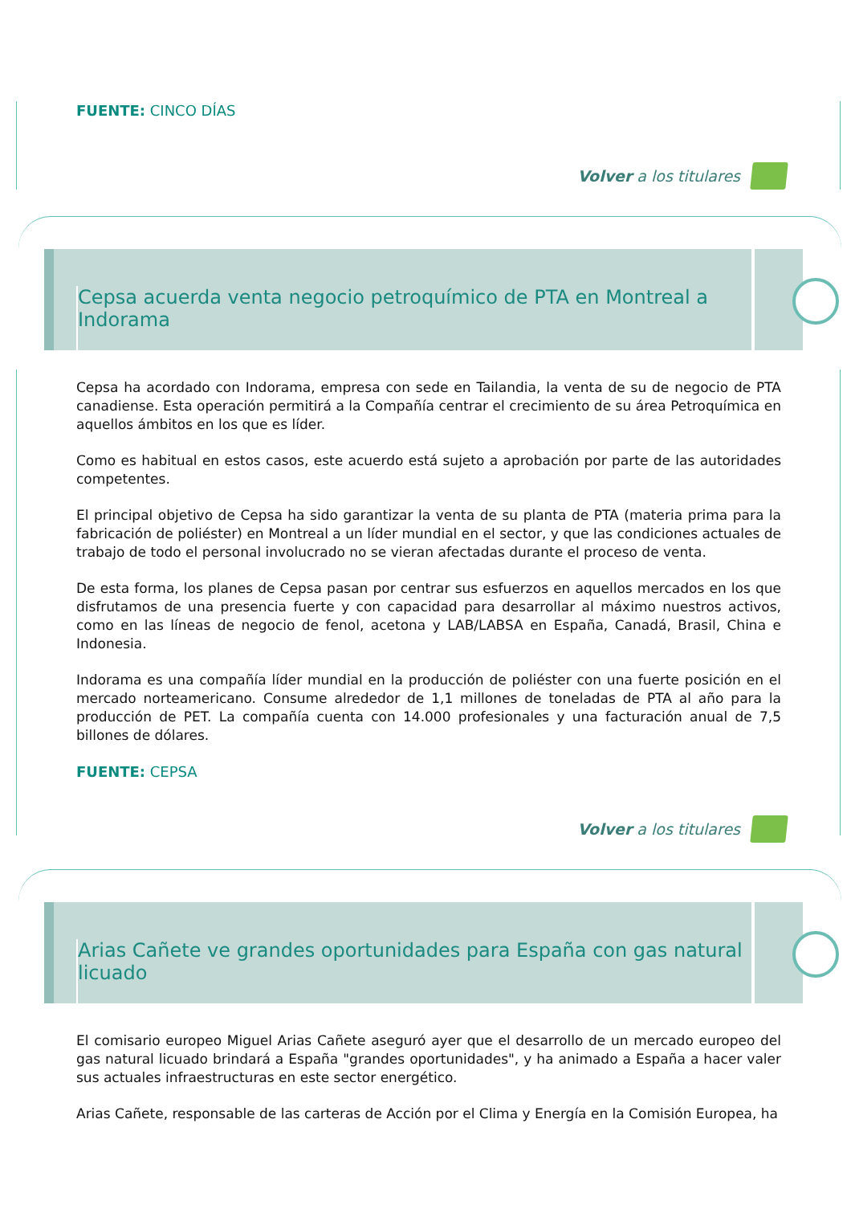FUENTE: CINCO DÍAS
Volver a los titulares
Cepsa acuerda venta negocio petroquímico de PTA en Montreal a Indorama
Cepsa ha acordado con Indorama, empresa con sede en Tailandia, la venta de su de negocio de PTA canadiense. Esta operación permitirá a la Compañía centrar el crecimiento de su área Petroquímica en aquellos ámbitos en los que es líder.
Como es habitual en estos casos, este acuerdo está sujeto a aprobación por parte de las autoridades competentes.
El principal objetivo de Cepsa ha sido garantizar la venta de su planta de PTA (materia prima para la fabricación de poliéster) en Montreal a un líder mundial en el sector, y que las condiciones actuales de trabajo de todo el personal involucrado no se vieran afectadas durante el proceso de venta.
De esta forma, los planes de Cepsa pasan por centrar sus esfuerzos en aquellos mercados en los que disfrutamos de una presencia fuerte y con capacidad para desarrollar al máximo nuestros activos, como en las líneas de negocio de fenol, acetona y LAB/LABSA en España, Canadá, Brasil, China e Indonesia.
Indorama es una compañía líder mundial en la producción de poliéster con una fuerte posición en el mercado norteamericano. Consume alrededor de 1,1 millones de toneladas de PTA al año para la producción de PET. La compañía cuenta con 14.000 profesionales y una facturación anual de 7,5 billones de dólares.
FUENTE: CEPSA
Volver a los titulares
Arias Cañete ve grandes oportunidades para España con gas natural licuado
El comisario europeo Miguel Arias Cañete aseguró ayer que el desarrollo de un mercado europeo del gas natural licuado brindará a España "grandes oportunidades", y ha animado a España a hacer valer sus actuales infraestructuras en este sector energético.
Arias Cañete, responsable de las carteras de Acción por el Clima y Energía en la Comisión Europea, ha